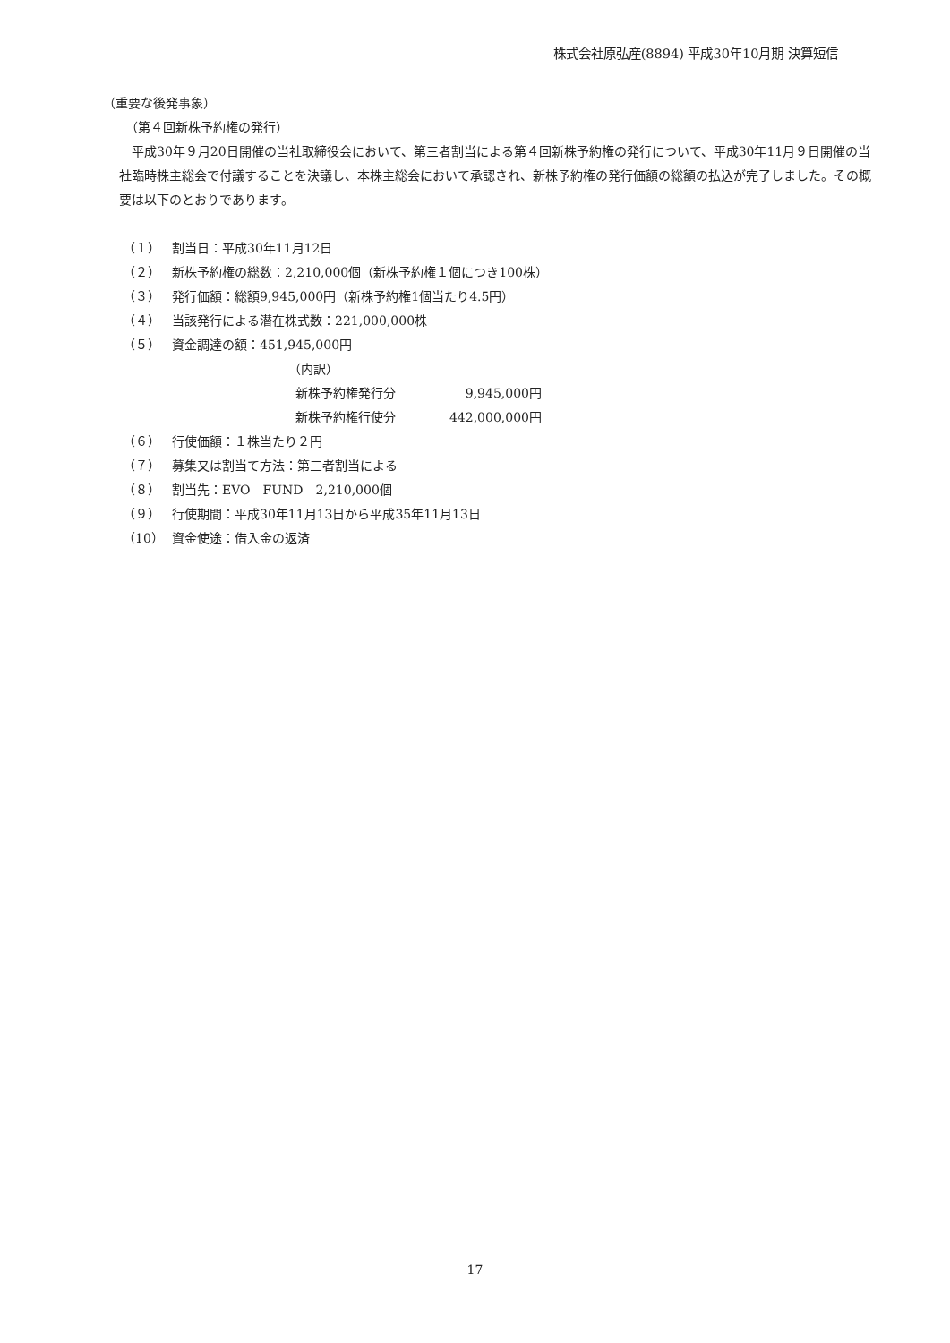株式会社原弘産(8894) 平成30年10月期 決算短信
（重要な後発事象）
（第４回新株予約権の発行）
平成30年９月20日開催の当社取締役会において、第三者割当による第４回新株予約権の発行について、平成30年11月９日開催の当社臨時株主総会で付議することを決議し、本株主総会において承認され、新株予約権の発行価額の総額の払込が完了しました。その概要は以下のとおりであります。
（１） 割当日：平成30年11月12日
（２） 新株予約権の総数：2,210,000個（新株予約権１個につき100株）
（３） 発行価額：総額9,945,000円（新株予約権1個当たり4.5円）
（４） 当該発行による潜在株式数：221,000,000株
（５） 資金調達の額：451,945,000円
（内訳）
新株予約権発行分 9,945,000円
新株予約権行使分 442,000,000円
（６） 行使価額：１株当たり２円
（７） 募集又は割当て方法：第三者割当による
（８） 割当先：EVO　FUND　2,210,000個
（９） 行使期間：平成30年11月13日から平成35年11月13日
（10） 資金使途：借入金の返済
17